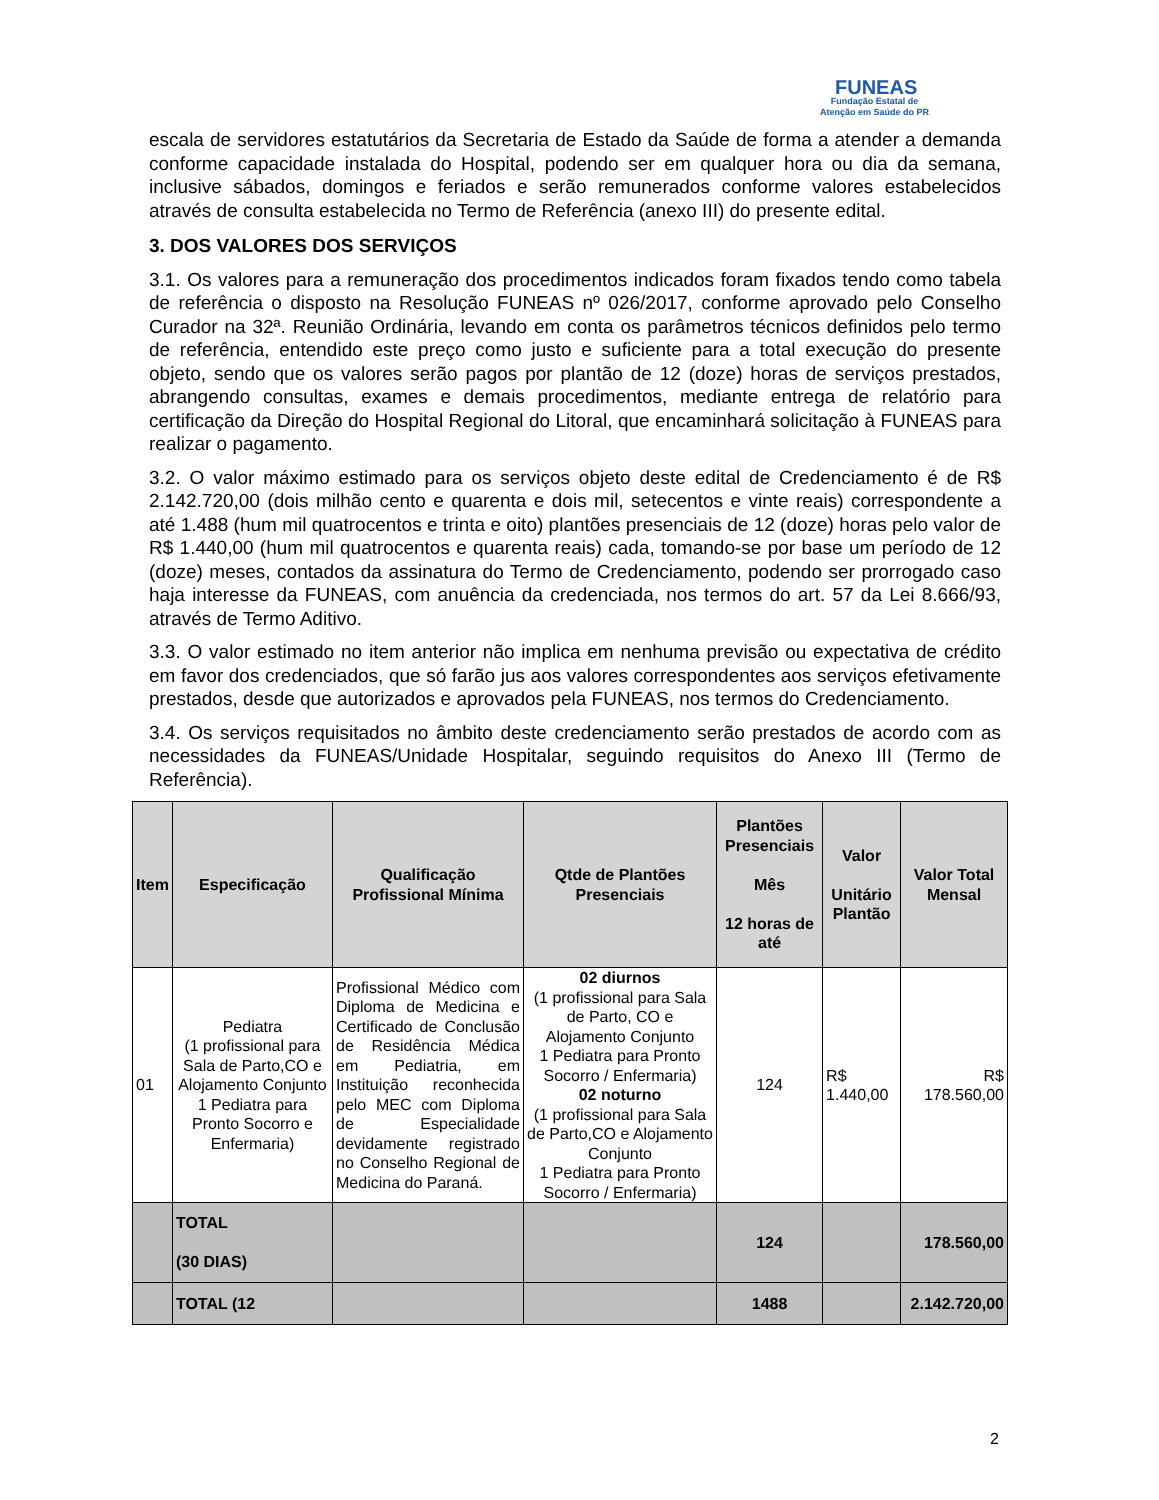FUNEAS
Fundação Estatal de
Atenção em Saúde do PR
escala de servidores estatutários da Secretaria de Estado da Saúde de forma a atender a demanda conforme capacidade instalada do Hospital, podendo ser em qualquer hora ou dia da semana, inclusive sábados, domingos e feriados e serão remunerados conforme valores estabelecidos através de consulta estabelecida no Termo de Referência (anexo III) do presente edital.
3. DOS VALORES DOS SERVIÇOS
3.1. Os valores para a remuneração dos procedimentos indicados foram fixados tendo como tabela de referência o disposto na Resolução FUNEAS nº 026/2017, conforme aprovado pelo Conselho Curador na 32ª. Reunião Ordinária, levando em conta os parâmetros técnicos definidos pelo termo de referência, entendido este preço como justo e suficiente para a total execução do presente objeto, sendo que os valores serão pagos por plantão de 12 (doze) horas de serviços prestados, abrangendo consultas, exames e demais procedimentos, mediante entrega de relatório para certificação da Direção do Hospital Regional do Litoral, que encaminhará solicitação à FUNEAS para realizar o pagamento.
3.2. O valor máximo estimado para os serviços objeto deste edital de Credenciamento é de R$ 2.142.720,00 (dois milhão cento e quarenta e dois mil, setecentos e vinte reais) correspondente a até 1.488 (hum mil quatrocentos e trinta e oito) plantões presenciais de 12 (doze) horas pelo valor de R$ 1.440,00 (hum mil quatrocentos e quarenta reais) cada, tomando-se por base um período de 12 (doze) meses, contados da assinatura do Termo de Credenciamento, podendo ser prorrogado caso haja interesse da FUNEAS, com anuência da credenciada, nos termos do art. 57 da Lei 8.666/93, através de Termo Aditivo.
3.3. O valor estimado no item anterior não implica em nenhuma previsão ou expectativa de crédito em favor dos credenciados, que só farão jus aos valores correspondentes aos serviços efetivamente prestados, desde que autorizados e aprovados pela FUNEAS, nos termos do Credenciamento.
3.4. Os serviços requisitados no âmbito deste credenciamento serão prestados de acordo com as necessidades da FUNEAS/Unidade Hospitalar, seguindo requisitos do Anexo III (Termo de Referência).
| Item | Especificação | Qualificação Profissional Mínima | Qtde de Plantões Presenciais | Plantões Presenciais Mês 12 horas de até | Valor Unitário Plantão | Valor Total Mensal |
| --- | --- | --- | --- | --- | --- | --- |
| 01 | Pediatra (1 profissional para Sala de Parto,CO e Alojamento Conjunto 1 Pediatra para Pronto Socorro e Enfermaria) | Profissional Médico com Diploma de Medicina e Certificado de Conclusão de Residência Médica em Pediatria, em Instituição reconhecida pelo MEC com Diploma de Especialidade devidamente registrado no Conselho Regional de Medicina do Paraná. | 02 diurnos (1 profissional para Sala de Parto, CO e Alojamento Conjunto 1 Pediatra para Pronto Socorro / Enfermaria) 02 noturno (1 profissional para Sala de Parto,CO e Alojamento Conjunto 1 Pediatra para Pronto Socorro / Enfermaria) | 124 | R$ 1.440,00 | R$ 178.560,00 |
| | TOTAL (30 DIAS) | | | 124 | | 178.560,00 |
| | TOTAL (12 | | | 1488 | | 2.142.720,00 |
2